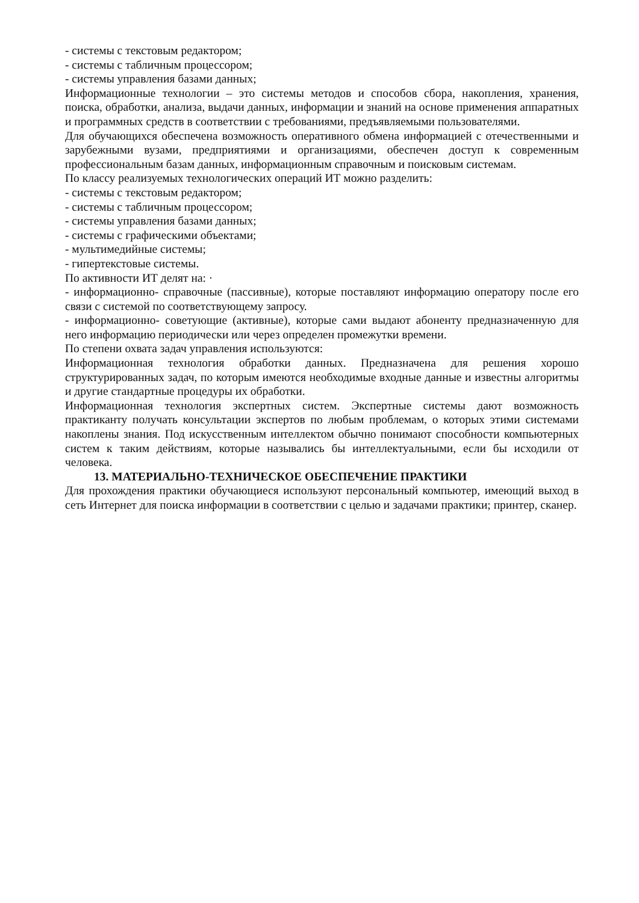- системы с текстовым редактором;
- системы с табличным процессором;
- системы управления базами данных;
Информационные технологии – это системы методов и способов сбора, накопления, хранения, поиска, обработки, анализа, выдачи данных, информации и знаний на основе применения аппаратных и программных средств в соответствии с требованиями, предъявляемыми пользователями.
Для обучающихся обеспечена возможность оперативного обмена информацией с отечественными и зарубежными вузами, предприятиями и организациями, обеспечен доступ к современным профессиональным базам данных, информационным справочным и поисковым системам.
По классу реализуемых технологических операций ИТ можно разделить:
- системы с текстовым редактором;
- системы с табличным процессором;
- системы управления базами данных;
- системы с графическими объектами;
- мультимедийные системы;
- гипертекстовые системы.
По активности ИТ делят на: ·
- информационно- справочные (пассивные), которые поставляют информацию оператору после его связи с системой по соответствующему запросу.
- информационно- советующие (активные), которые сами выдают абоненту предназначенную для него информацию периодически или через определен промежутки времени.
По степени охвата задач управления используются:
Информационная технология обработки данных. Предназначена для решения хорошо структурированных задач, по которым имеются необходимые входные данные и известны алгоритмы и другие стандартные процедуры их обработки.
Информационная технология экспертных систем. Экспертные системы дают возможность практиканту получать консультации экспертов по любым проблемам, о которых этими системами накоплены знания. Под искусственным интеллектом обычно понимают способности компьютерных систем к таким действиям, которые назывались бы интеллектуальными, если бы исходили от человека.
13. МАТЕРИАЛЬНО-ТЕХНИЧЕСКОЕ ОБЕСПЕЧЕНИЕ ПРАКТИКИ
Для прохождения практики обучающиеся используют персональный компьютер, имеющий выход в сеть Интернет для поиска информации в соответствии с целью и задачами практики; принтер, сканер.